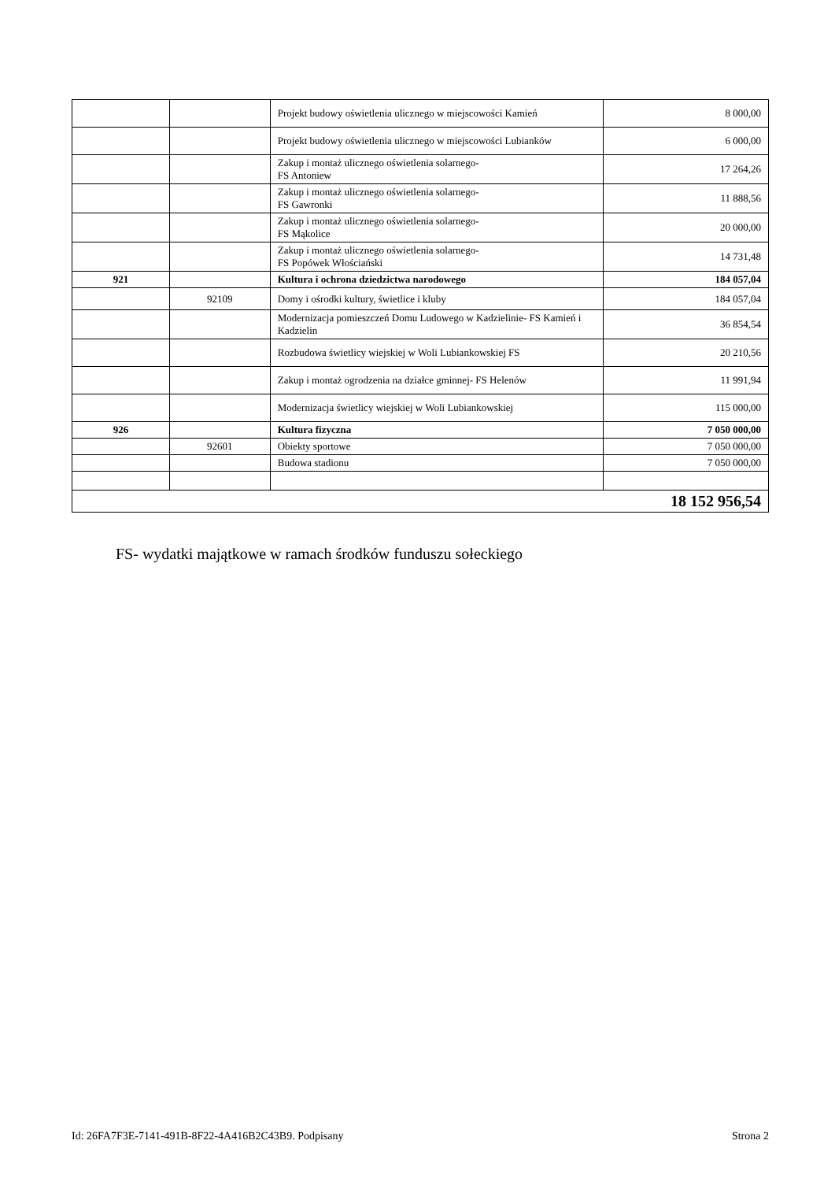| | | Projekt budowy oświetlenia ulicznego w miejscowości Kamień | 8 000,00 |
| | | Projekt budowy oświetlenia ulicznego w miejscowości Lubianków | 6 000,00 |
| | | Zakup i montaż ulicznego oświetlenia solarnego- FS Antoniew | 17 264,26 |
| | | Zakup i montaż ulicznego oświetlenia solarnego- FS Gawronki | 11 888,56 |
| | | Zakup i montaż ulicznego oświetlenia solarnego- FS Mąkolice | 20 000,00 |
| | | Zakup i montaż ulicznego oświetlenia solarnego- FS Popówek Włościański | 14 731,48 |
| 921 | | Kultura i ochrona dziedzictwa narodowego | 184 057,04 |
| | 92109 | Domy i ośrodki kultury, świetlice i kluby | 184 057,04 |
| | | Modernizacja pomieszczeń Domu Ludowego w Kadzielinie- FS Kamień i Kadzielin | 36 854,54 |
| | | Rozbudowa świetlicy wiejskiej w Woli Lubiankowskiej FS | 20 210,56 |
| | | Zakup i montaż ogrodzenia na działce gminnej- FS Helenów | 11 991,94 |
| | | Modernizacja świetlicy wiejskiej w Woli Lubiankowskiej | 115 000,00 |
| 926 | | Kultura fizyczna | 7 050 000,00 |
| | 92601 | Obiekty sportowe | 7 050 000,00 |
| | | Budowa stadionu | 7 050 000,00 |
| 18 152 956,54 | | | |
FS- wydatki majątkowe w ramach środków funduszu sołeckiego
Id: 26FA7F3E-7141-491B-8F22-4A416B2C43B9. Podpisany Strona 2